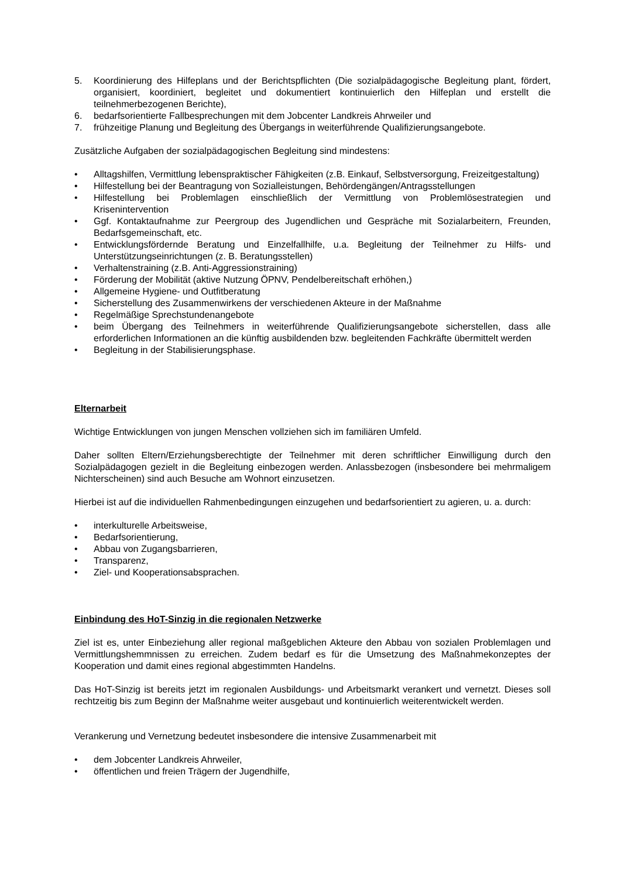5. Koordinierung des Hilfeplans und der Berichtspflichten (Die sozialpädagogische Begleitung plant, fördert, organisiert, koordiniert, begleitet und dokumentiert kontinuierlich den Hilfeplan und erstellt die teilnehmerbezogenen Berichte),
6. bedarfsorientierte Fallbesprechungen mit dem Jobcenter Landkreis Ahrweiler und
7. frühzeitige Planung und Begleitung des Übergangs in weiterführende Qualifizierungsangebote.
Zusätzliche Aufgaben der sozialpädagogischen Begleitung sind mindestens:
• Alltagshilfen, Vermittlung lebenspraktischer Fähigkeiten (z.B. Einkauf, Selbstversorgung, Freizeitgestaltung)
• Hilfestellung bei der Beantragung von Sozialleistungen, Behördengängen/Antragsstellungen
• Hilfestellung bei Problemlagen einschließlich der Vermittlung von Problemlösestrategien und Krisenintervention
• Ggf. Kontaktaufnahme zur Peergroup des Jugendlichen und Gespräche mit Sozialarbeitern, Freunden, Bedarfsgemeinschaft, etc.
• Entwicklungsfördernde Beratung und Einzelfallhilfe, u.a. Begleitung der Teilnehmer zu Hilfs- und Unterstützungseinrichtungen (z. B. Beratungsstellen)
• Verhaltenstraining (z.B. Anti-Aggressionstraining)
• Förderung der Mobilität (aktive Nutzung ÖPNV, Pendelbereitschaft erhöhen,)
• Allgemeine Hygiene- und Outfitberatung
• Sicherstellung des Zusammenwirkens der verschiedenen Akteure in der Maßnahme
• Regelmäßige Sprechstundenangebote
• beim Übergang des Teilnehmers in weiterführende Qualifizierungsangebote sicherstellen, dass alle erforderlichen Informationen an die künftig ausbildenden bzw. begleitenden Fachkräfte übermittelt werden
• Begleitung in der Stabilisierungsphase.
Elternarbeit
Wichtige Entwicklungen von jungen Menschen vollziehen sich im familiären Umfeld.
Daher sollten Eltern/Erziehungsberechtigte der Teilnehmer mit deren schriftlicher Einwilligung durch den Sozialpädagogen gezielt in die Begleitung einbezogen werden. Anlassbezogen (insbesondere bei mehrmaligem Nichterscheinen) sind auch Besuche am Wohnort einzusetzen.
Hierbei ist auf die individuellen Rahmenbedingungen einzugehen und bedarfsorientiert zu agieren, u. a. durch:
• interkulturelle Arbeitsweise,
• Bedarfsorientierung,
• Abbau von Zugangsbarrieren,
• Transparenz,
• Ziel- und Kooperationsabsprachen.
Einbindung des HoT-Sinzig in die regionalen Netzwerke
Ziel ist es, unter Einbeziehung aller regional maßgeblichen Akteure den Abbau von sozialen Problemlagen und Vermittlungshemmnissen zu erreichen. Zudem bedarf es für die Umsetzung des Maßnahmekonzeptes der Kooperation und damit eines regional abgestimmten Handelns.
Das HoT-Sinzig ist bereits jetzt im regionalen Ausbildungs- und Arbeitsmarkt verankert und vernetzt. Dieses soll rechtzeitig bis zum Beginn der Maßnahme weiter ausgebaut und kontinuierlich weiterentwickelt werden.
Verankerung und Vernetzung bedeutet insbesondere die intensive Zusammenarbeit mit
• dem Jobcenter Landkreis Ahrweiler,
• öffentlichen und freien Trägern der Jugendhilfe,